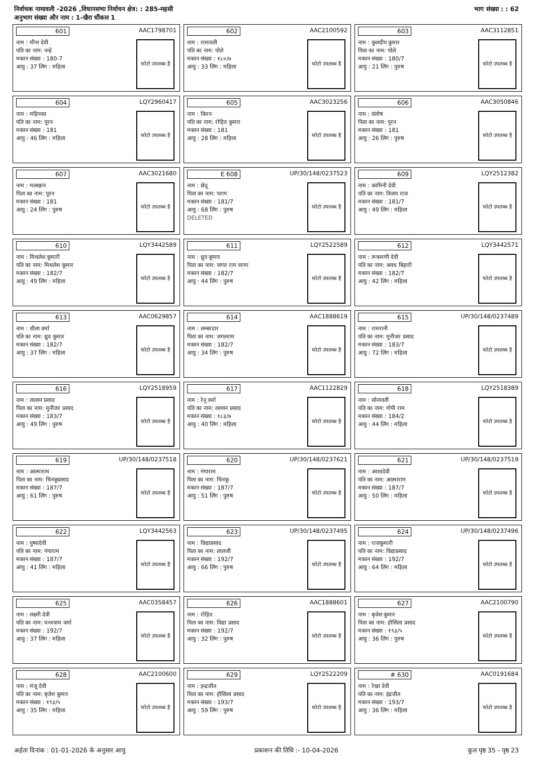निर्वाचक नामावली -2026 ,विधानसभा निर्वाचन क्षेत्र: : 285-महसी भाग संख्या : : 62
अनुभाग संख्या और नाम : 1-खैरा धौंकल 1
601 AAC1798701
नाम : मीना देवी
पति का नाम: नन्हे
मकान संख्या : 180-7
आयु : 37 लिंग : महिला
फोटो उपलब्ध है
602 AAC2100592
नाम : रामावती
पति का नाम: पोले
मकान संख्या : १८०/७
आयु : 33 लिंग : महिला
फोटो उपलब्ध है
603 AAC3112851
नाम : कुलदीप कुमार
पिता का नाम: पोले
मकान संख्या : 180/7
आयु : 21 लिंग : पुरुष
फोटो उपलब्ध है
604 LQY2960417
नाम : महिनका
पति का नाम: पूरन
मकान संख्या : 181
आयु : 46 लिंग : महिला
फोटो उपलब्ध है
605 AAC3023256
नाम : किरन
पति का नाम: रोहित कुमार
मकान संख्या : 181
आयु : 28 लिंग : महिला
फोटो उपलब्ध है
606 AAC3050846
नाम : संतोष
पिता का नाम: पूरन
मकान संख्या : 181
आयु : 26 लिंग : पुरुष
फोटो उपलब्ध है
607 AAC3021680
नाम : मलखान
पिता का नाम: पूरन
मकान संख्या : 181
आयु : 24 लिंग : पुरुष
फोटो उपलब्ध है
E 608 UP/30/148/0237523
नाम : छेदू
पिता का नाम: पराग
मकान संख्या : 181/7
आयु : 68 लिंग : पुरुष
DELETED
फोटो उपलब्ध है
609 LQY2512382
नाम : कामिनी देवी
पति का नाम: विजय राज
मकान संख्या : 181/7
आयु : 49 लिंग : महिला
फोटो उपलब्ध है
610 LQY3442589
नाम : मिथलेश कूमारी
पति का नाम: मिथलेश कूमार
मकान संख्या : 182/7
आयु : 49 लिंग : महिला
फोटो उपलब्ध है
611 LQY2522589
नाम : ध्रुव कूमार
पिता का नाम: जगत राम वरमा
मकान संख्या : 182/7
आयु : 44 लिंग : पुरुष
फोटो उपलब्ध है
612 LQY3442571
नाम : रूकमणी देवी
पति का नाम: अवध बिहारी
मकान संख्या : 182/7
आयु : 42 लिंग : महिला
फोटो उपलब्ध है
613 AAC0629857
नाम : शीला वर्मा
पति का नाम: ध्रुव कुमार
मकान संख्या : 182/7
आयु : 37 लिंग : महिला
फोटो उपलब्ध है
614 AAC1888619
नाम : लम्बरदार
पिता का नाम: जगतराम
मकान संख्या : 182/7
आयु : 34 लिंग : पुरुष
फोटो उपलब्ध है
615 UP/30/148/0237489
नाम : रामरानी
पति का नाम: मुनीजर प्रसाद
मकान संख्या : 183/7
आयु : 72 लिंग : महिला
फोटो उपलब्ध है
616 LQY2518959
नाम : लल्लन प्रसाद
पिता का नाम: मुनीजर प्रसाद
मकान संख्या : 183/7
आयु : 49 लिंग : पुरुष
फोटो उपलब्ध है
617 AAC1122829
नाम : रेनू वर्मा
पति का नाम: लल्लन प्रसाद
मकान संख्या : १८३/७
आयु : 40 लिंग : महिला
फोटो उपलब्ध है
618 LQY2518389
नाम : सोनावती
पति का नाम: गोपी राम
मकान संख्या : 184/2
आयु : 44 लिंग : महिला
फोटो उपलब्ध है
619 UP/30/148/0237518
नाम : आत्माराम
पिता का नाम: चिनकूप्रसाद
मकान संख्या : 187/7
आयु : 61 लिंग : पुरुष
फोटो उपलब्ध है
620 UP/30/148/0237621
नाम : गंगाराम
पिता का नाम: चिनकू
मकान संख्या : 187/7
आयु : 51 लिंग : पुरुष
फोटो उपलब्ध है
621 UP/30/148/0237519
नाम : आशादेवी
पति का नाम: आत्माराम
मकान संख्या : 187/7
आयु : 50 लिंग : महिला
फोटो उपलब्ध है
622 LQY3442563
नाम : पुष्पादेवी
पति का नाम: गंगाराम
मकान संख्या : 187/7
आयु : 41 लिंग : महिला
फोटो उपलब्ध है
623 UP/30/148/0237495
नाम : विद्याप्रसाद
पिता का नाम: लालजी
मकान संख्या : 192/7
आयु : 66 लिंग : पुरुष
फोटो उपलब्ध है
624 UP/30/148/0237496
नाम : राजकुमारी
पति का नाम: विद्याप्रसाद
मकान संख्या : 192/7
आयु : 64 लिंग : महिला
फोटो उपलब्ध है
625 AAC0358457
नाम : लक्ष्मी देवी
पति का नाम: घनश्याम वर्मा
मकान संख्या : 192/7
आयु : 37 लिंग : महिला
फोटो उपलब्ध है
626 AAC1888601
नाम : रोहित
पिता का नाम: विद्या प्रसाद
मकान संख्या : 192/7
आयु : 32 लिंग : पुरुष
फोटो उपलब्ध है
627 AAC2100790
नाम : बृजेश कुमार
पिता का नाम: हौसिला प्रसाद
मकान संख्या : १९३/५
आयु : 36 लिंग : पुरुष
फोटो उपलब्ध है
628 AAC2100600
नाम : मंजू देवी
पति का नाम: बृजेश कुमार
मकान संख्या : १९३/५
आयु : 35 लिंग : महिला
फोटो उपलब्ध है
629 LQY2522209
नाम : इन्द्रजीत
पिता का नाम: हौसिला प्रसाद
मकान संख्या : 193/7
आयु : 59 लिंग : पुरुष
फोटो उपलब्ध है
# 630 AAC0191684
नाम : रेखा देवी
पति का नाम: इंद्रजीत
मकान संख्या : 193/7
आयु : 36 लिंग : महिला
फोटो उपलब्ध है
अर्हता दिनांक : 01-01-2026 के अनुसार आयु प्रकाशन की तिथि :- 10-04-2026 कुल पृष्ठ 35 - पृष्ठ 23